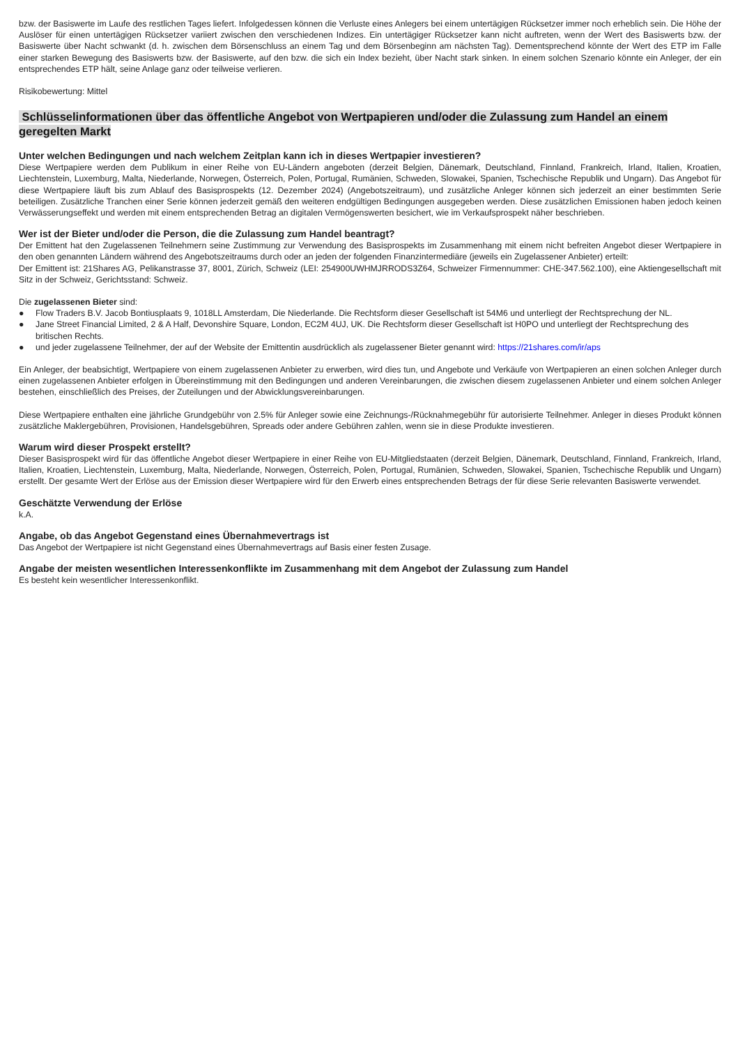bzw. der Basiswerte im Laufe des restlichen Tages liefert. Infolgedessen können die Verluste eines Anlegers bei einem untertägigen Rücksetzer immer noch erheblich sein. Die Höhe der Auslöser für einen untertägigen Rücksetzer variiert zwischen den verschiedenen Indizes. Ein untertägiger Rücksetzer kann nicht auftreten, wenn der Wert des Basiswerts bzw. der Basiswerte über Nacht schwankt (d. h. zwischen dem Börsenschluss an einem Tag und dem Börsenbeginn am nächsten Tag). Dementsprechend könnte der Wert des ETP im Falle einer starken Bewegung des Basiswerts bzw. der Basiswerte, auf den bzw. die sich ein Index bezieht, über Nacht stark sinken. In einem solchen Szenario könnte ein Anleger, der ein entsprechendes ETP hält, seine Anlage ganz oder teilweise verlieren.
Risikobewertung: Mittel
Schlüsselinformationen über das öffentliche Angebot von Wertpapieren und/oder die Zulassung zum Handel an einem geregelten Markt
Unter welchen Bedingungen und nach welchem Zeitplan kann ich in dieses Wertpapier investieren?
Diese Wertpapiere werden dem Publikum in einer Reihe von EU-Ländern angeboten (derzeit Belgien, Dänemark, Deutschland, Finnland, Frankreich, Irland, Italien, Kroatien, Liechtenstein, Luxemburg, Malta, Niederlande, Norwegen, Österreich, Polen, Portugal, Rumänien, Schweden, Slowakei, Spanien, Tschechische Republik und Ungarn). Das Angebot für diese Wertpapiere läuft bis zum Ablauf des Basisprospekts (12. Dezember 2024) (Angebotszeitraum), und zusätzliche Anleger können sich jederzeit an einer bestimmten Serie beteiligen. Zusätzliche Tranchen einer Serie können jederzeit gemäß den weiteren endgültigen Bedingungen ausgegeben werden. Diese zusätzlichen Emissionen haben jedoch keinen Verwässerungseffekt und werden mit einem entsprechenden Betrag an digitalen Vermögenswerten besichert, wie im Verkaufsprospekt näher beschrieben.
Wer ist der Bieter und/oder die Person, die die Zulassung zum Handel beantragt?
Der Emittent hat den Zugelassenen Teilnehmern seine Zustimmung zur Verwendung des Basisprospekts im Zusammenhang mit einem nicht befreiten Angebot dieser Wertpapiere in den oben genannten Ländern während des Angebotszeitraums durch oder an jeden der folgenden Finanzintermediäre (jeweils ein Zugelassener Anbieter) erteilt:
Der Emittent ist: 21Shares AG, Pelikanstrasse 37, 8001, Zürich, Schweiz (LEI: 254900UWHMJRRODS3Z64, Schweizer Firmennummer: CHE-347.562.100), eine Aktiengesellschaft mit Sitz in der Schweiz, Gerichtsstand: Schweiz.
Die zugelassenen Bieter sind:
● Flow Traders B.V. Jacob Bontiusplaats 9, 1018LL Amsterdam, Die Niederlande. Die Rechtsform dieser Gesellschaft ist 54M6 und unterliegt der Rechtsprechung der NL.
● Jane Street Financial Limited, 2 & A Half, Devonshire Square, London, EC2M 4UJ, UK. Die Rechtsform dieser Gesellschaft ist H0PO und unterliegt der Rechtsprechung des britischen Rechts.
● und jeder zugelassene Teilnehmer, der auf der Website der Emittentin ausdrücklich als zugelassener Bieter genannt wird: https://21shares.com/ir/aps
Ein Anleger, der beabsichtigt, Wertpapiere von einem zugelassenen Anbieter zu erwerben, wird dies tun, und Angebote und Verkäufe von Wertpapieren an einen solchen Anleger durch einen zugelassenen Anbieter erfolgen in Übereinstimmung mit den Bedingungen und anderen Vereinbarungen, die zwischen diesem zugelassenen Anbieter und einem solchen Anleger bestehen, einschließlich des Preises, der Zuteilungen und der Abwicklungsvereinbarungen.
Diese Wertpapiere enthalten eine jährliche Grundgebühr von 2.5% für Anleger sowie eine Zeichnungs-/Rücknahmegebühr für autorisierte Teilnehmer. Anleger in dieses Produkt können zusätzliche Maklergebühren, Provisionen, Handelsgebühren, Spreads oder andere Gebühren zahlen, wenn sie in diese Produkte investieren.
Warum wird dieser Prospekt erstellt?
Dieser Basisprospekt wird für das öffentliche Angebot dieser Wertpapiere in einer Reihe von EU-Mitgliedstaaten (derzeit Belgien, Dänemark, Deutschland, Finnland, Frankreich, Irland, Italien, Kroatien, Liechtenstein, Luxemburg, Malta, Niederlande, Norwegen, Österreich, Polen, Portugal, Rumänien, Schweden, Slowakei, Spanien, Tschechische Republik und Ungarn) erstellt. Der gesamte Wert der Erlöse aus der Emission dieser Wertpapiere wird für den Erwerb eines entsprechenden Betrags der für diese Serie relevanten Basiswerte verwendet.
Geschätzte Verwendung der Erlöse
k.A.
Angabe, ob das Angebot Gegenstand eines Übernahmevertrags ist
Das Angebot der Wertpapiere ist nicht Gegenstand eines Übernahmevertrags auf Basis einer festen Zusage.
Angabe der meisten wesentlichen Interessenkonflikte im Zusammenhang mit dem Angebot der Zulassung zum Handel
Es besteht kein wesentlicher Interessenkonflikt.